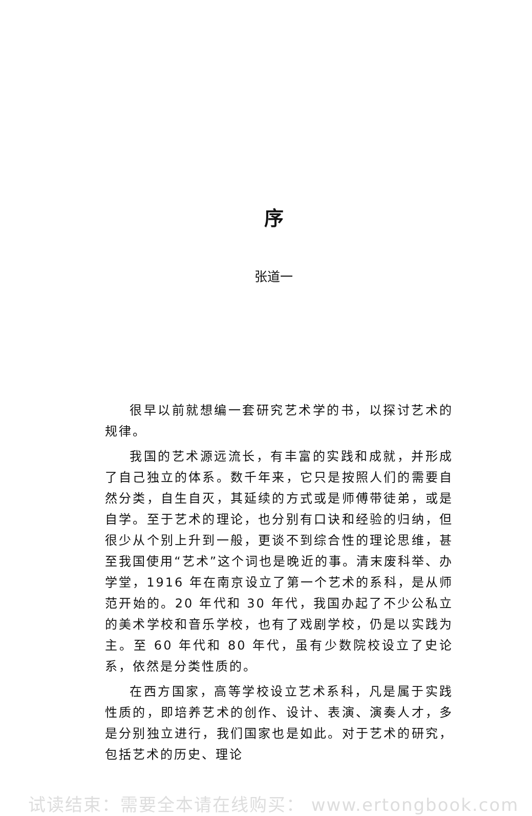序
张道一
很早以前就想编一套研究艺术学的书，以探讨艺术的规律。
我国的艺术源远流长，有丰富的实践和成就，并形成了自己独立的体系。数千年来，它只是按照人们的需要自然分类，自生自灭，其延续的方式或是师傅带徒弟，或是自学。至于艺术的理论，也分别有口诀和经验的归纳，但很少从个别上升到一般，更谈不到综合性的理论思维，甚至我国使用“艺术”这个词也是晚近的事。清末废科举、办学堂，1916 年在南京设立了第一个艺术的系科，是从师范开始的。20 年代和 30 年代，我国办起了不少公私立的美术学校和音乐学校，也有了戏剧学校，仍是以实践为主。至 60 年代和 80 年代，虽有少数院校设立了史论系，依然是分类性质的。
在西方国家，高等学校设立艺术系科，凡是属于实践性质的，即培养艺术的创作、设计、表演、演奏人才，多是分别独立进行，我们国家也是如此。对于艺术的研究，包括艺术的历史、理论
试读结束：需要全本请在线购买： www.ertongbook.com